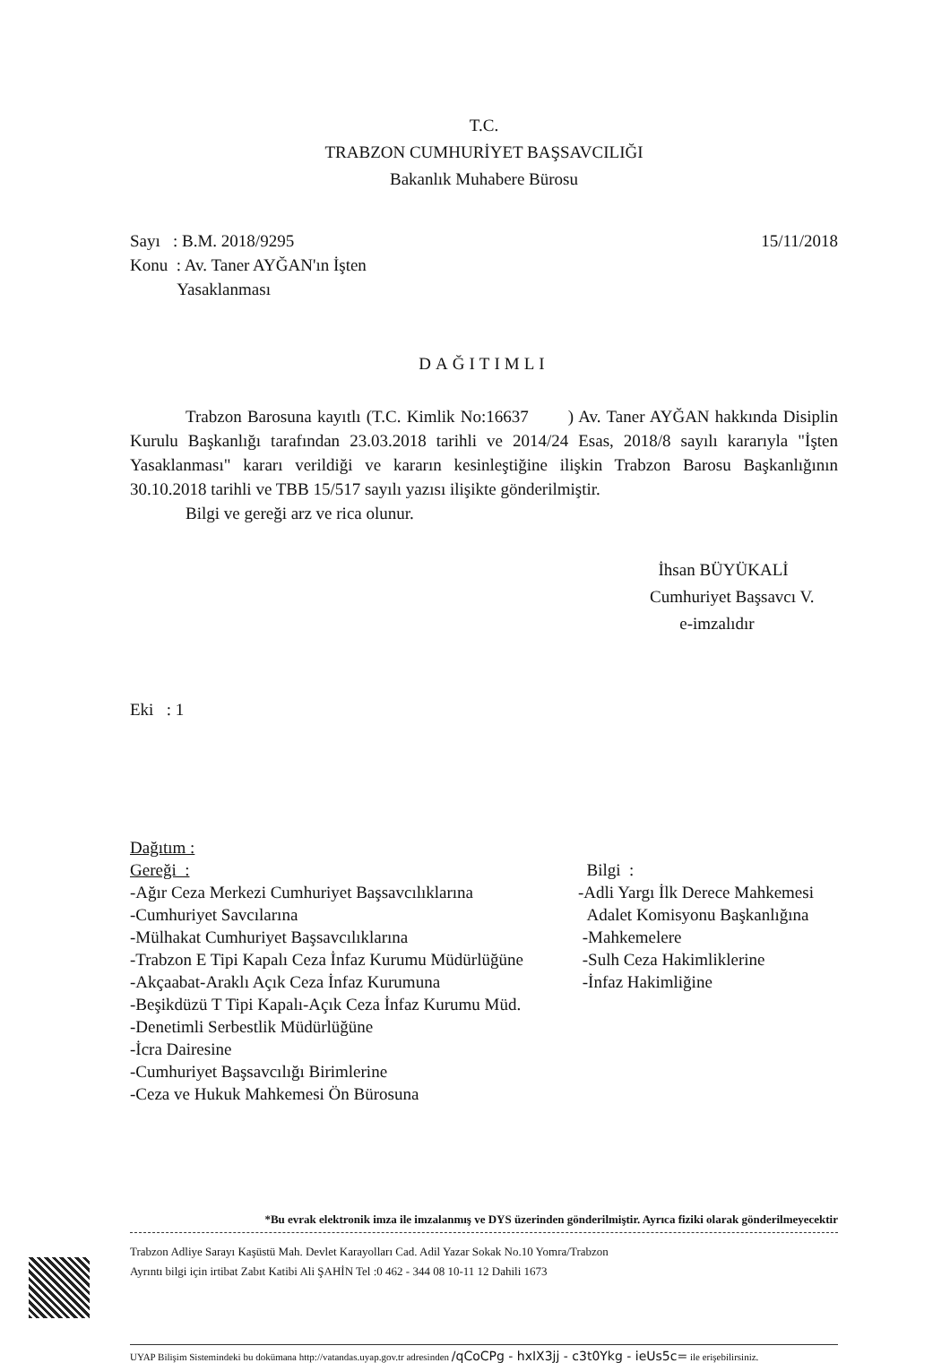T.C.
TRABZON CUMHURİYET BAŞSAVCILIĞI
Bakanlık Muhabere Bürosu
Sayı : B.M. 2018/9295
Konu : Av. Taner AYĞAN'ın İşten
Yasaklanması
15/11/2018
DAĞITIMLI
Trabzon Barosuna kayıtlı (T.C. Kimlik No:16637 ) Av. Taner AYĞAN hakkında Disiplin Kurulu Başkanlığı tarafından 23.03.2018 tarihli ve 2014/24 Esas, 2018/8 sayılı kararıyla "İşten Yasaklanması" kararı verildiği ve kararın kesinleştiğine ilişkin Trabzon Barosu Başkanlığının 30.10.2018 tarihli ve TBB 15/517 sayılı yazısı ilişikte gönderilmiştir.
Bilgi ve gereği arz ve rica olunur.
İhsan BÜYÜKALİ
Cumhuriyet Başsavcı V.
e-imzalıdır
Eki : 1
Dağıtım :
Gereği :
-Ağır Ceza Merkezi Cumhuriyet Başsavcılıklarına
-Cumhuriyet Savcılarına
-Mülhakat Cumhuriyet Başsavcılıklarına
-Trabzon E Tipi Kapalı Ceza İnfaz Kurumu Müdürlüğüne
-Akçaabat-Araklı Açık Ceza İnfaz Kurumuna
-Beşikdüzü T Tipi Kapalı-Açık Ceza İnfaz Kurumu Müd.
-Denetimli Serbestlik Müdürlüğüne
-İcra Dairesine
-Cumhuriyet Başsavcılığı Birimlerine
-Ceza ve Hukuk Mahkemesi Ön Bürosuna
Bilgi :
-Adli Yargı İlk Derece Mahkemesi
Adalet Komisyonu Başkanlığına
-Mahkemelere
-Sulh Ceza Hakimliklerine
-İnfaz Hakimliğine
*Bu evrak elektronik imza ile imzalanmış ve DYS üzerinden gönderilmiştir. Ayrıca fiziki olarak gönderilmeyecektir
Trabzon Adliye Sarayı Kaşüstü Mah. Devlet Karayolları Cad. Adil Yazar Sokak No.10 Yomra/Trabzon
Ayrıntı bilgi için irtibat Zabıt Katibi Ali ŞAHİN Tel :0 462 - 344 08 10-11 12 Dahili 1673
UYAP Bilişim Sistemindeki bu dokümana http://vatandas.uyap.gov.tr adresinden /qCoCPg - hxIX3jj - c3t0Ykg - ieUs5c= ile erişebilirsiniz.